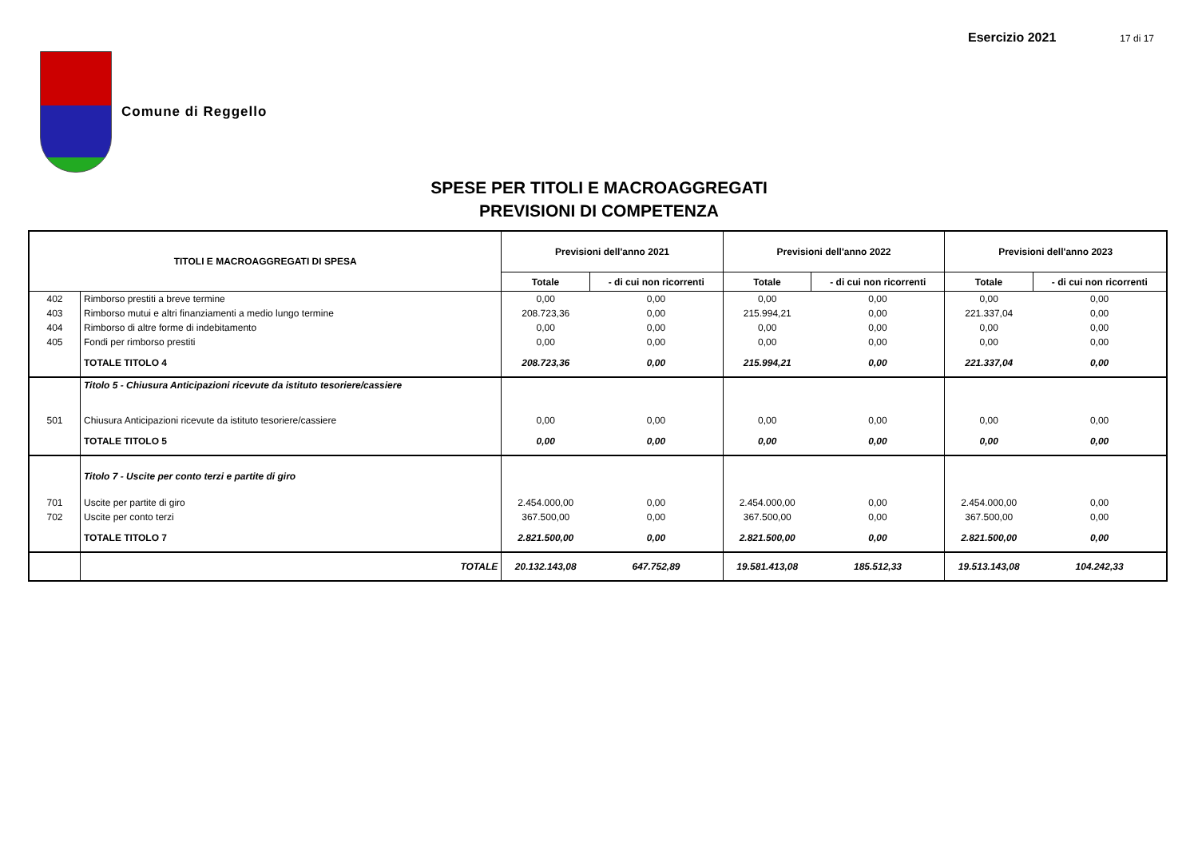Esercizio 2021 17 di 17
Comune di Reggello
SPESE PER TITOLI E MACROAGGREGATI
PREVISIONI DI COMPETENZA
| TITOLI E MACROAGGREGATI DI SPESA | | Previsioni dell'anno 2021 | | Previsioni dell'anno 2022 | | Previsioni dell'anno 2023 | |
| --- | --- | --- | --- | --- | --- | --- | --- |
| | | Totale | - di cui non ricorrenti | Totale | - di cui non ricorrenti | Totale | - di cui non ricorrenti |
| 402 | Rimborso prestiti a breve termine | 0,00 | 0,00 | 0,00 | 0,00 | 0,00 | 0,00 |
| 403 | Rimborso mutui e altri finanziamenti a medio lungo termine | 208.723,36 | 0,00 | 215.994,21 | 0,00 | 221.337,04 | 0,00 |
| 404 | Rimborso di altre forme di indebitamento | 0,00 | 0,00 | 0,00 | 0,00 | 0,00 | 0,00 |
| 405 | Fondi per rimborso prestiti | 0,00 | 0,00 | 0,00 | 0,00 | 0,00 | 0,00 |
| | TOTALE TITOLO 4 | 208.723,36 | 0,00 | 215.994,21 | 0,00 | 221.337,04 | 0,00 |
| | Titolo 5 - Chiusura Anticipazioni ricevute da istituto tesoriere/cassiere | | | | | | |
| 501 | Chiusura Anticipazioni ricevute da istituto tesoriere/cassiere | 0,00 | 0,00 | 0,00 | 0,00 | 0,00 | 0,00 |
| | TOTALE TITOLO 5 | 0,00 | 0,00 | 0,00 | 0,00 | 0,00 | 0,00 |
| | Titolo 7 - Uscite per conto terzi e partite di giro | | | | | | |
| 701 | Uscite per partite di giro | 2.454.000,00 | 0,00 | 2.454.000,00 | 0,00 | 2.454.000,00 | 0,00 |
| 702 | Uscite per conto terzi | 367.500,00 | 0,00 | 367.500,00 | 0,00 | 367.500,00 | 0,00 |
| | TOTALE TITOLO 7 | 2.821.500,00 | 0,00 | 2.821.500,00 | 0,00 | 2.821.500,00 | 0,00 |
| | TOTALE | 20.132.143,08 | 647.752,89 | 19.581.413,08 | 185.512,33 | 19.513.143,08 | 104.242,33 |